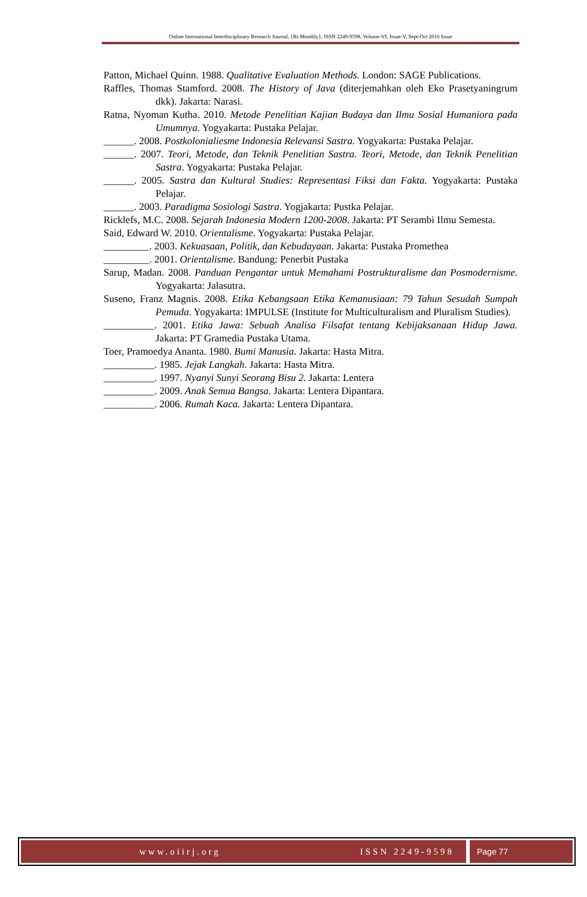Online International Interdisciplinary Research Journal, {Bi-Monthly}, ISSN 2249-9598, Volume-VI, Issue-V, Sept-Oct 2016 Issue
Patton, Michael Quinn. 1988. Qualitative Evaluation Methods. London: SAGE Publications.
Raffles, Thomas Stamford. 2008. The History of Java (diterjemahkan oleh Eko Prasetyaningrum dkk). Jakarta: Narasi.
Ratna, Nyoman Kutha. 2010. Metode Penelitian Kajian Budaya dan Ilmu Sosial Humaniora pada Umumnya. Yogyakarta: Pustaka Pelajar.
______. 2008. Postkolonialiesme Indonesia Relevansi Sastra. Yogyakarta: Pustaka Pelajar.
______. 2007. Teori, Metode, dan Teknik Penelitian Sastra. Teori, Metode, dan Teknik Penelitian Sastra. Yogyakarta: Pustaka Pelajar.
______. 2005. Sastra dan Kultural Studies: Representasi Fiksi dan Fakta. Yogyakarta: Pustaka Pelajar.
______. 2003. Paradigma Sosiologi Sastra. Yogjakarta: Pustka Pelajar.
Ricklefs, M.C. 2008. Sejarah Indonesia Modern 1200-2008. Jakarta: PT Serambi Ilmu Semesta.
Said, Edward W. 2010. Orientalisme. Yogyakarta: Pustaka Pelajar.
_________. 2003. Kekuasaan, Politik, dan Kebudayaan. Jakarta: Pustaka Promethea
_________. 2001. Orientalisme. Bandung: Penerbit Pustaka
Sarup, Madan. 2008. Panduan Pengantar untuk Memahami Postrukturalisme dan Posmodernisme. Yogyakarta: Jalasutra.
Suseno, Franz Magnis. 2008. Etika Kebangsaan Etika Kemanusiaan: 79 Tahun Sesudah Sumpah Pemuda. Yogyakarta: IMPULSE (Institute for Multiculturalism and Pluralism Studies).
__________. 2001. Etika Jawa: Sebuah Analisa Filsafat tentang Kebijaksanaan Hidup Jawa. Jakarta: PT Gramedia Pustaka Utama.
Toer, Pramoedya Ananta. 1980. Bumi Manusia. Jakarta: Hasta Mitra.
__________. 1985. Jejak Langkah. Jakarta: Hasta Mitra.
__________. 1997. Nyanyi Sunyi Seorang Bisu 2. Jakarta: Lentera
__________. 2009. Anak Semua Bangsa. Jakarta: Lentera Dipantara.
__________. 2006. Rumah Kaca. Jakarta: Lentera Dipantara.
www.oiirj.org ISSN 2249-9598 Page 77